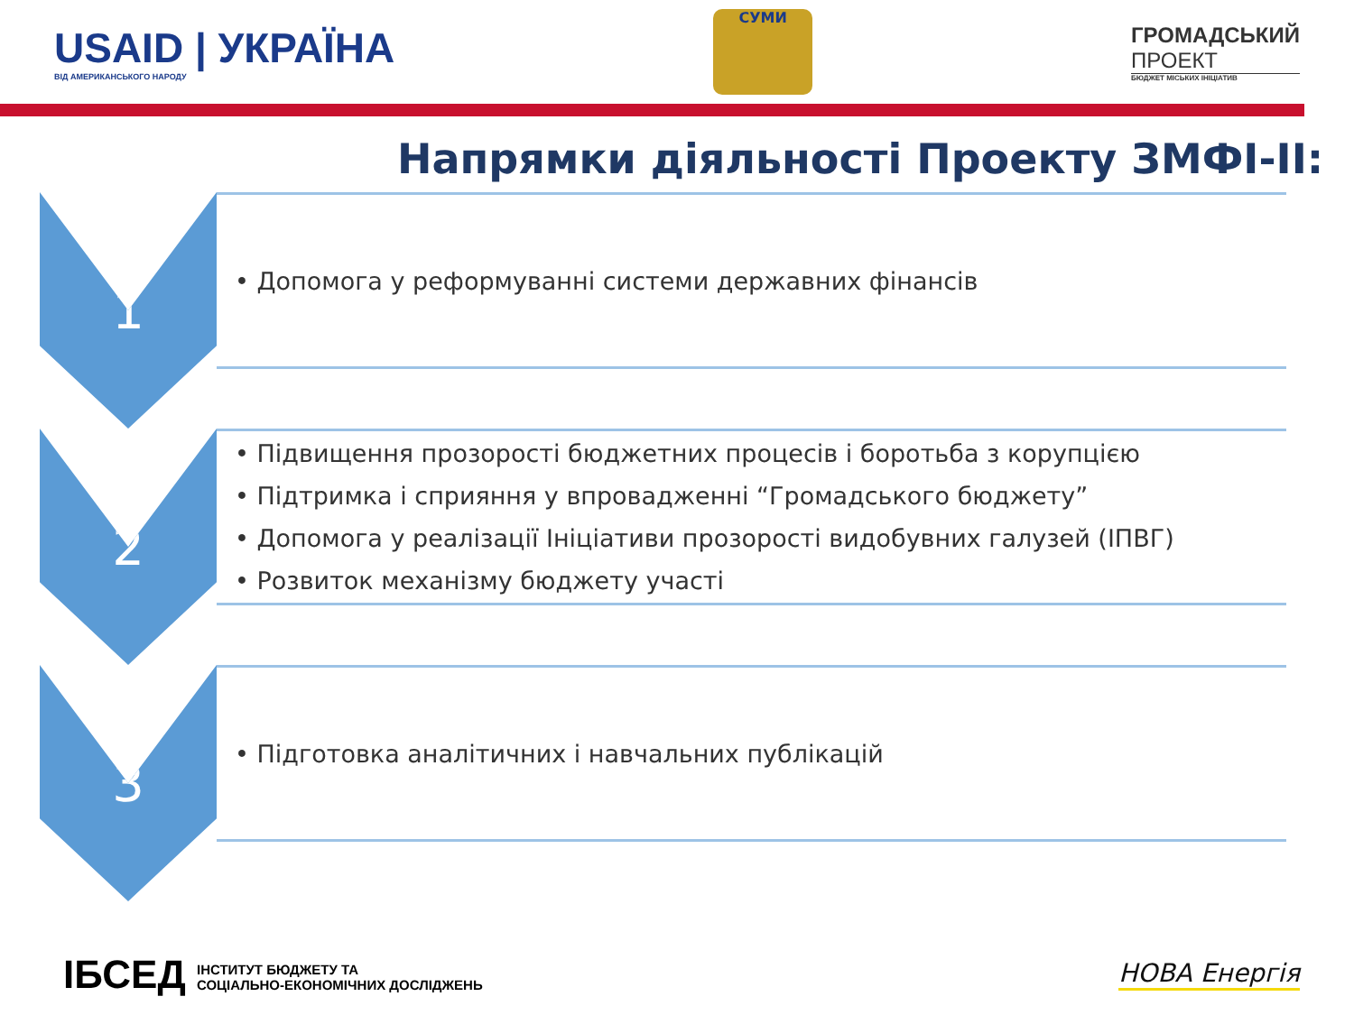USAID | УКРАЇНА
ВІД АМЕРИКАНСЬКОГО НАРОДУ
СУМИ
ГРОМАДСЬКИЙ
ПРОЕКТ
БЮДЖЕТ МІСЬКИХ ІНІЦІАТИВ
Напрямки діяльності Проекту ЗМФІ-ІІ:
1
• Допомога у реформуванні системи державних фінансів
2
• Підвищення прозорості бюджетних процесів і боротьба з корупцією
• Підтримка і сприяння у впровадженні “Громадського бюджету”
• Допомога у реалізації Ініціативи прозорості видобувних галузей (ІПВГ)
• Розвиток механізму бюджету участі
3
• Підготовка аналітичних і навчальних публікацій
ІБСЕД ІНСТИТУТ БЮДЖЕТУ ТА
СОЦІАЛЬНО-ЕКОНОМІЧНИХ ДОСЛІДЖЕНЬ
НОВА Енергія